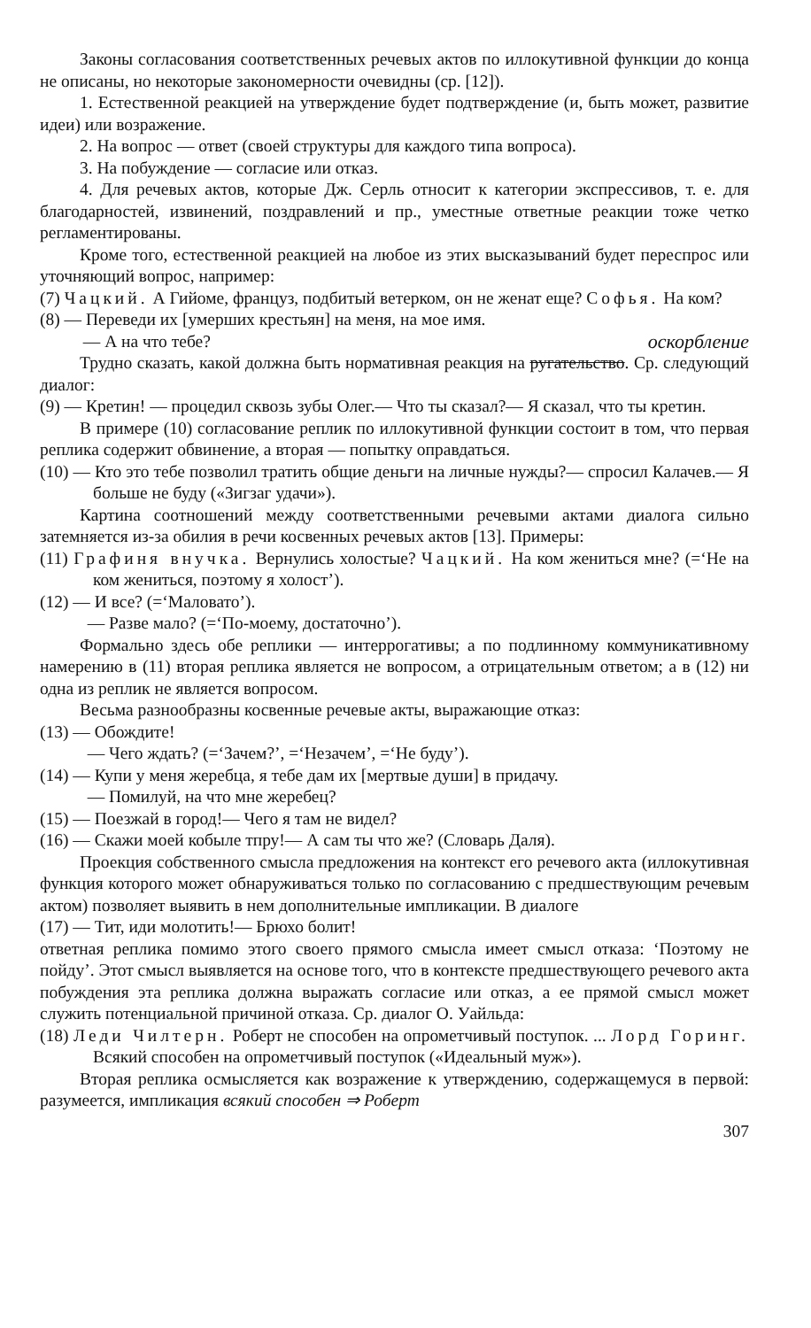Законы согласования соответственных речевых актов по иллокутивной функции до конца не описаны, но некоторые закономерности очевидны (ср. [12]).
1. Естественной реакцией на утверждение будет подтверждение (и, быть может, развитие идеи) или возражение.
2. На вопрос — ответ (своей структуры для каждого типа вопроса).
3. На побуждение — согласие или отказ.
4. Для речевых актов, которые Дж. Серль относит к категории экспрессивов, т. е. для благодарностей, извинений, поздравлений и пр., уместные ответные реакции тоже четко регламентированы.
Кроме того, естественной реакцией на любое из этих высказываний будет переспрос или уточняющий вопрос, например:
(7) Чацкий. А Гийоме, француз, подбитый ветерком, он не женат еще? Софья. На ком?
(8) — Переведи их [умерших крестьян] на меня, на мое имя.
— А на что тебе? оскорбление
Трудно сказать, какой должна быть нормативная реакция на ругательство. Ср. следующий диалог:
(9) — Кретин! — процедил сквозь зубы Олег.— Что ты сказал?— Я сказал, что ты кретин.
В примере (10) согласование реплик по иллокутивной функции состоит в том, что первая реплика содержит обвинение, а вторая — попытку оправдаться.
(10) — Кто это тебе позволил тратить общие деньги на личные нужды?— спросил Калачев.— Я больше не буду («Зигзаг удачи»).
Картина соотношений между соответственными речевыми актами диалога сильно затемняется из-за обилия в речи косвенных речевых актов [13]. Примеры:
(11) Графиня внучка. Вернулись холостые? Чацкий. На ком жениться мне? (=‘Не на ком жениться, поэтому я холост’).
(12) — И все? (=‘Маловато’).
— Разве мало? (=‘По-моему, достаточно’).
Формально здесь обе реплики — интеррогативы; а по подлинному коммуникативному намерению в (11) вторая реплика является не вопросом, а отрицательным ответом; а в (12) ни одна из реплик не является вопросом.
Весьма разнообразны косвенные речевые акты, выражающие отказ:
(13) — Обождите!
— Чего ждать? (=‘Зачем?’, =‘Незачем’, =‘Не буду’).
(14) — Купи у меня жеребца, я тебе дам их [мертвые души] в придачу.
— Помилуй, на что мне жеребец?
(15) — Поезжай в город!— Чего я там не видел?
(16) — Скажи моей кобыле тпру!— А сам ты что же? (Словарь Даля).
Проекция собственного смысла предложения на контекст его речевого акта (иллокутивная функция которого может обнаруживаться только по согласованию с предшествующим речевым актом) позволяет выявить в нем дополнительные импликации. В диалоге
(17) — Тит, иди молотить!— Брюхо болит!
ответная реплика помимо этого своего прямого смысла имеет смысл отказа: ‘Поэтому не пойду’. Этот смысл выявляется на основе того, что в контексте предшествующего речевого акта побуждения эта реплика должна выражать согласие или отказ, а ее прямой смысл может служить потенциальной причиной отказа. Ср. диалог О. Уайльда:
(18) Леди Чилтерн. Роберт не способен на опрометчивый поступок. ... Лорд Горинг. Всякий способен на опрометчивый поступок («Идеальный муж»).
Вторая реплика осмысляется как возражение к утверждению, содержащемуся в первой: разумеется, импликация всякий способен ⇒ Роберт
307